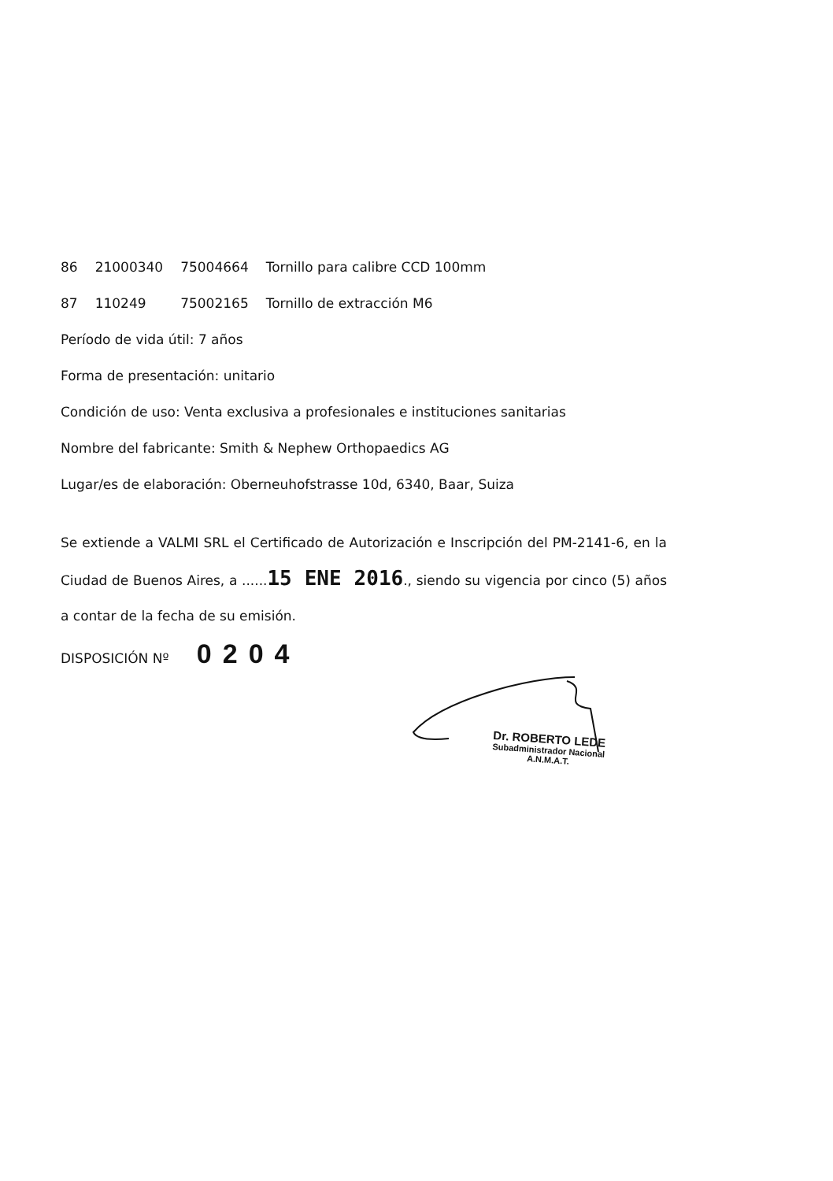| 86 | 21000340 | 75004664 | Tornillo para calibre CCD 100mm |
| 87 | 110249 | 75002165 | Tornillo de extracción M6 |
Período de vida útil: 7 años
Forma de presentación: unitario
Condición de uso: Venta exclusiva a profesionales e instituciones sanitarias
Nombre del fabricante: Smith & Nephew Orthopaedics AG
Lugar/es de elaboración: Oberneuhofstrasse 10d, 6340, Baar, Suiza
Se extiende a VALMI SRL el Certificado de Autorización e Inscripción del PM-2141-6, en la Ciudad de Buenos Aires, a ......15 ENE 2016., siendo su vigencia por cinco (5) años a contar de la fecha de su emisión.
DISPOSICIÓN Nº 0204
Dr. ROBERTO LEDE
Subadministrador Nacional
A.N.M.A.T.